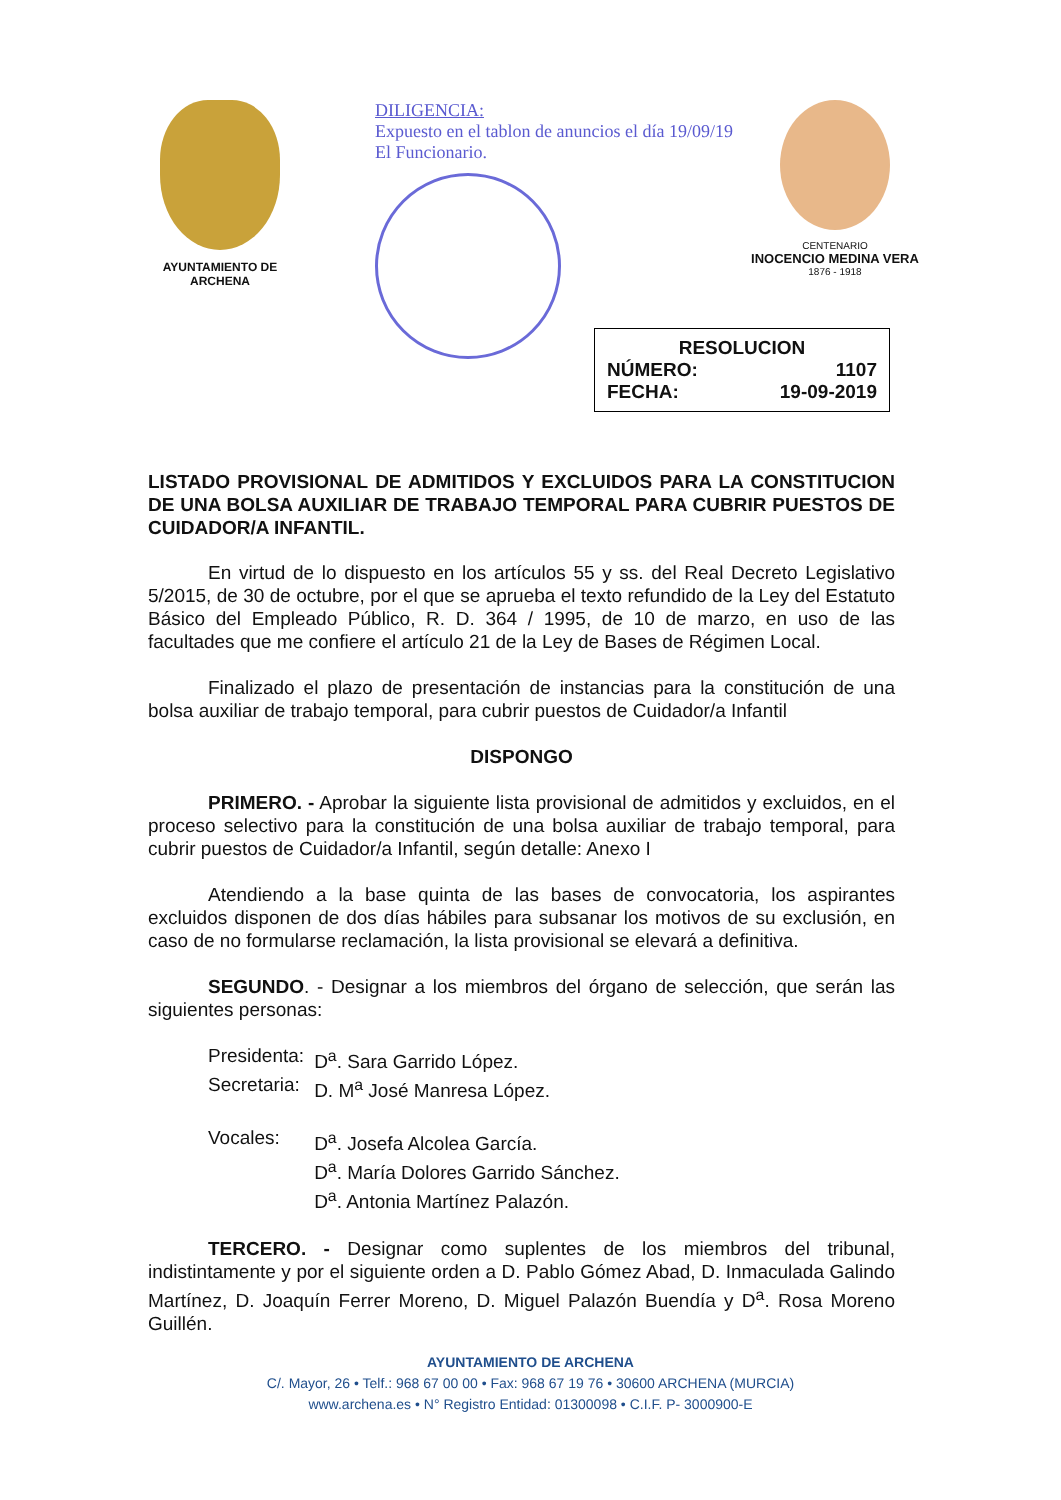AYUNTAMIENTO DE ARCHENA
DILIGENCIA:
Expuesto en el tablon de anuncios el día 19/09/19
El Funcionario.
CENTENARIO
INOCENCIO MEDINA VERA
1876 - 1918
RESOLUCION
NÚMERO: 1107
FECHA: 19-09-2019
LISTADO PROVISIONAL DE ADMITIDOS Y EXCLUIDOS PARA LA CONSTITUCION DE UNA BOLSA AUXILIAR DE TRABAJO TEMPORAL PARA CUBRIR PUESTOS DE CUIDADOR/A INFANTIL.
En virtud de lo dispuesto en los artículos 55 y ss. del Real Decreto Legislativo 5/2015, de 30 de octubre, por el que se aprueba el texto refundido de la Ley del Estatuto Básico del Empleado Público, R. D. 364 / 1995, de 10 de marzo, en uso de las facultades que me confiere el artículo 21 de la Ley de Bases de Régimen Local.
Finalizado el plazo de presentación de instancias para la constitución de una bolsa auxiliar de trabajo temporal, para cubrir puestos de Cuidador/a Infantil
DISPONGO
PRIMERO. - Aprobar la siguiente lista provisional de admitidos y excluidos, en el proceso selectivo para la constitución de una bolsa auxiliar de trabajo temporal, para cubrir puestos de Cuidador/a Infantil, según detalle: Anexo I
Atendiendo a la base quinta de las bases de convocatoria, los aspirantes excluidos disponen de dos días hábiles para subsanar los motivos de su exclusión, en caso de no formularse reclamación, la lista provisional se elevará a definitiva.
SEGUNDO. - Designar a los miembros del órgano de selección, que serán las siguientes personas:
| Presidenta: | D<sup>a</sup>. Sara Garrido López. |
| Secretaria: | D. M<sup>a</sup> José Manresa López. |
| Vocales: | D<sup>a</sup>. Josefa Alcolea García. D<sup>a</sup>. María Dolores Garrido Sánchez. D<sup>a</sup>. Antonia Martínez Palazón. |
TERCERO. - Designar como suplentes de los miembros del tribunal, indistintamente y por el siguiente orden a D. Pablo Gómez Abad, D. Inmaculada Galindo Martínez, D. Joaquín Ferrer Moreno, D. Miguel Palazón Buendía y D<sup>a</sup>. Rosa Moreno Guillén.
AYUNTAMIENTO DE ARCHENA
C/. Mayor, 26 • Telf.: 968 67 00 00 • Fax: 968 67 19 76 • 30600 ARCHENA (MURCIA)
www.archena.es • N° Registro Entidad: 01300098 • C.I.F. P- 3000900-E